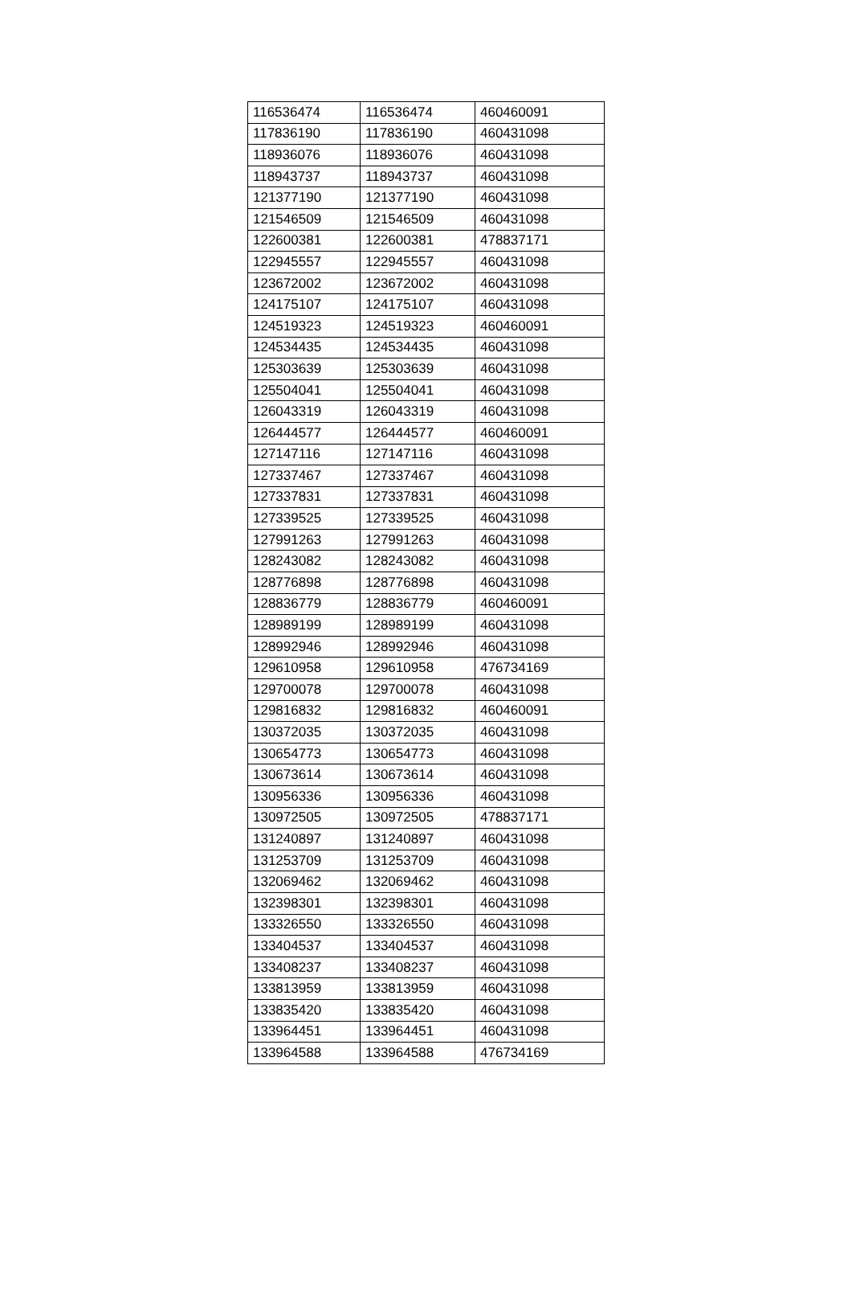| 116536474 | 116536474 | 460460091 |
| 117836190 | 117836190 | 460431098 |
| 118936076 | 118936076 | 460431098 |
| 118943737 | 118943737 | 460431098 |
| 121377190 | 121377190 | 460431098 |
| 121546509 | 121546509 | 460431098 |
| 122600381 | 122600381 | 478837171 |
| 122945557 | 122945557 | 460431098 |
| 123672002 | 123672002 | 460431098 |
| 124175107 | 124175107 | 460431098 |
| 124519323 | 124519323 | 460460091 |
| 124534435 | 124534435 | 460431098 |
| 125303639 | 125303639 | 460431098 |
| 125504041 | 125504041 | 460431098 |
| 126043319 | 126043319 | 460431098 |
| 126444577 | 126444577 | 460460091 |
| 127147116 | 127147116 | 460431098 |
| 127337467 | 127337467 | 460431098 |
| 127337831 | 127337831 | 460431098 |
| 127339525 | 127339525 | 460431098 |
| 127991263 | 127991263 | 460431098 |
| 128243082 | 128243082 | 460431098 |
| 128776898 | 128776898 | 460431098 |
| 128836779 | 128836779 | 460460091 |
| 128989199 | 128989199 | 460431098 |
| 128992946 | 128992946 | 460431098 |
| 129610958 | 129610958 | 476734169 |
| 129700078 | 129700078 | 460431098 |
| 129816832 | 129816832 | 460460091 |
| 130372035 | 130372035 | 460431098 |
| 130654773 | 130654773 | 460431098 |
| 130673614 | 130673614 | 460431098 |
| 130956336 | 130956336 | 460431098 |
| 130972505 | 130972505 | 478837171 |
| 131240897 | 131240897 | 460431098 |
| 131253709 | 131253709 | 460431098 |
| 132069462 | 132069462 | 460431098 |
| 132398301 | 132398301 | 460431098 |
| 133326550 | 133326550 | 460431098 |
| 133404537 | 133404537 | 460431098 |
| 133408237 | 133408237 | 460431098 |
| 133813959 | 133813959 | 460431098 |
| 133835420 | 133835420 | 460431098 |
| 133964451 | 133964451 | 460431098 |
| 133964588 | 133964588 | 476734169 |